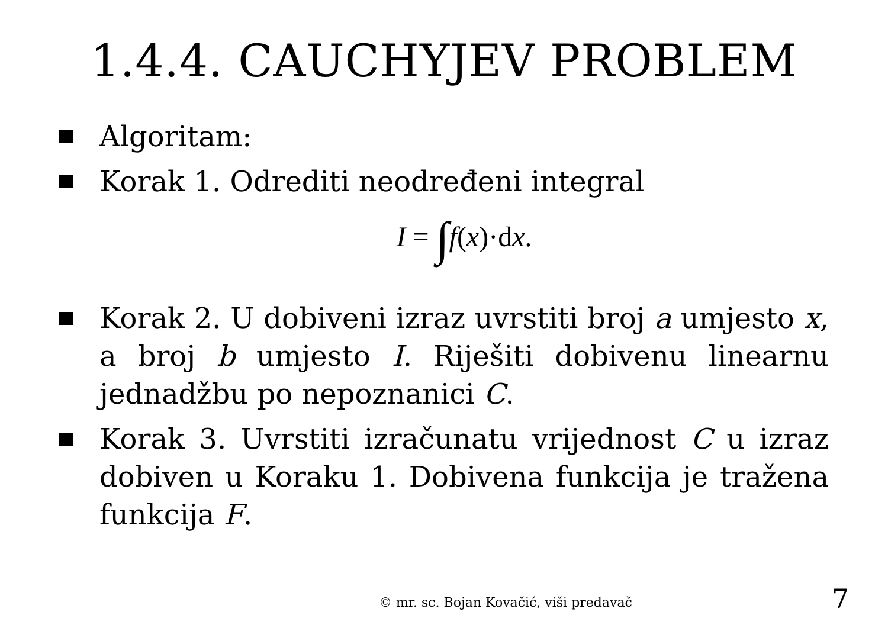1.4.4. CAUCHYJEV PROBLEM
Algoritam:
Korak 1. Odrediti neodređeni integral
I = ∫f(x)·dx.
Korak 2. U dobiveni izraz uvrstiti broj a umjesto x, a broj b umjesto I. Riješiti dobivenu linearnu jednadžbu po nepoznanici C.
Korak 3. Uvrstiti izračunatu vrijednost C u izraz dobiven u Koraku 1. Dobivena funkcija je tražena funkcija F.
© mr. sc. Bojan Kovačić, viši predavač
7